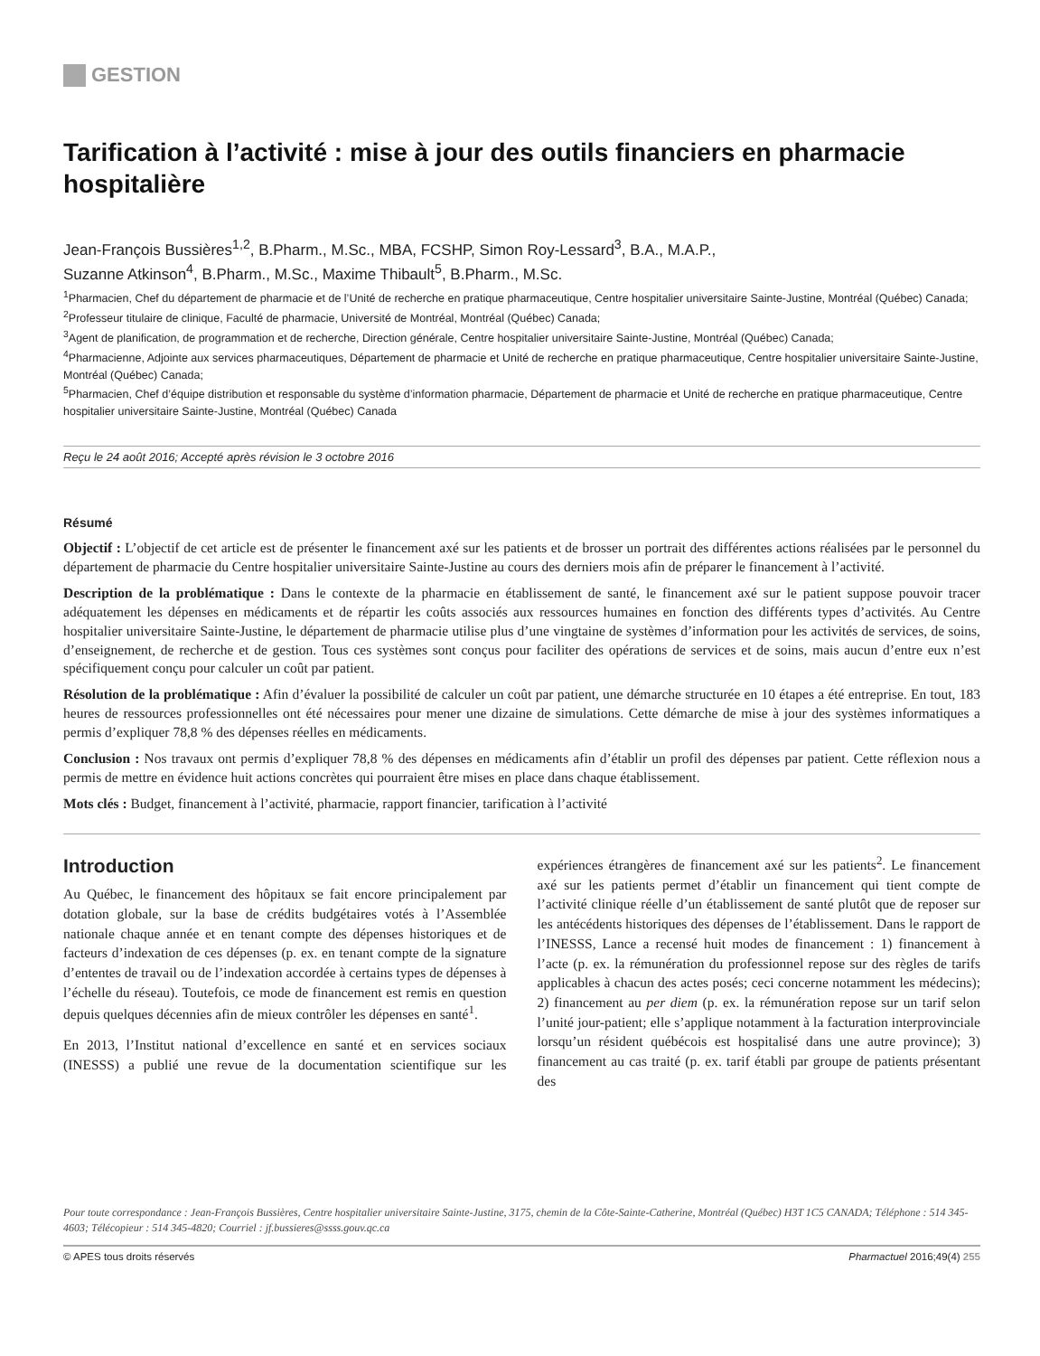GESTION
Tarification à l’activité : mise à jour des outils financiers en pharmacie hospitalière
Jean-François Bussières<sup>1,2</sup>, B.Pharm., M.Sc., MBA, FCSHP, Simon Roy-Lessard<sup>3</sup>, B.A., M.A.P.,
Suzanne Atkinson<sup>4</sup>, B.Pharm., M.Sc., Maxime Thibault<sup>5</sup>, B.Pharm., M.Sc.
<sup>1</sup> Pharmacien, Chef du département de pharmacie et de l’Unité de recherche en pratique pharmaceutique, Centre hospitalier universitaire Sainte-Justine, Montréal (Québec) Canada;
<sup>2</sup> Professeur titulaire de clinique, Faculté de pharmacie, Université de Montréal, Montréal (Québec) Canada;
<sup>3</sup> Agent de planification, de programmation et de recherche, Direction générale, Centre hospitalier universitaire Sainte-Justine, Montréal (Québec) Canada;
<sup>4</sup> Pharmacienne, Adjointe aux services pharmaceutiques, Département de pharmacie et Unité de recherche en pratique pharmaceutique, Centre hospitalier universitaire Sainte-Justine, Montréal (Québec) Canada;
<sup>5</sup> Pharmacien, Chef d’équipe distribution et responsable du système d’information pharmacie, Département de pharmacie et Unité de recherche en pratique pharmaceutique, Centre hospitalier universitaire Sainte-Justine, Montréal (Québec) Canada
Reçu le 24 août 2016; Accepté après révision le 3 octobre 2016
Résumé
Objectif : L’objectif de cet article est de présenter le financement axé sur les patients et de brosser un portrait des différentes actions réalisées par le personnel du département de pharmacie du Centre hospitalier universitaire Sainte-Justine au cours des derniers mois afin de préparer le financement à l’activité.
Description de la problématique : Dans le contexte de la pharmacie en établissement de santé, le financement axé sur le patient suppose pouvoir tracer adéquatement les dépenses en médicaments et de répartir les coûts associés aux ressources humaines en fonction des différents types d’activités. Au Centre hospitalier universitaire Sainte-Justine, le département de pharmacie utilise plus d’une vingtaine de systèmes d’information pour les activités de services, de soins, d’enseignement, de recherche et de gestion. Tous ces systèmes sont conçus pour faciliter des opérations de services et de soins, mais aucun d’entre eux n’est spécifiquement conçu pour calculer un coût par patient.
Résolution de la problématique : Afin d’évaluer la possibilité de calculer un coût par patient, une démarche structurée en 10 étapes a été entreprise. En tout, 183 heures de ressources professionnelles ont été nécessaires pour mener une dizaine de simulations. Cette démarche de mise à jour des systèmes informatiques a permis d’expliquer 78,8 % des dépenses réelles en médicaments.
Conclusion : Nos travaux ont permis d’expliquer 78,8 % des dépenses en médicaments afin d’établir un profil des dépenses par patient. Cette réflexion nous a permis de mettre en évidence huit actions concrètes qui pourraient être mises en place dans chaque établissement.
Mots clés : Budget, financement à l’activité, pharmacie, rapport financier, tarification à l’activité
Introduction
Au Québec, le financement des hôpitaux se fait encore principalement par dotation globale, sur la base de crédits budgétaires votés à l’Assemblée nationale chaque année et en tenant compte des dépenses historiques et de facteurs d’indexation de ces dépenses (p. ex. en tenant compte de la signature d’ententes de travail ou de l’indexation accordée à certains types de dépenses à l’échelle du réseau). Toutefois, ce mode de financement est remis en question depuis quelques décennies afin de mieux contrôler les dépenses en santé<sup>1</sup>.
En 2013, l’Institut national d’excellence en santé et en services sociaux (INESSS) a publié une revue de la documentation scientifique sur les expériences étrangères de financement axé sur les patients<sup>2</sup>. Le financement axé sur les patients permet d’établir un financement qui tient compte de l’activité clinique réelle d’un établissement de santé plutôt que de reposer sur les antécédents historiques des dépenses de l’établissement. Dans le rapport de l’INESSS, Lance a recensé huit modes de financement : 1) financement à l’acte (p. ex. la rémunération du professionnel repose sur des règles de tarifs applicables à chacun des actes posés; ceci concerne notamment les médecins); 2) financement au per diem (p. ex. la rémunération repose sur un tarif selon l’unité jour-patient; elle s’applique notamment à la facturation interprovinciale lorsqu’un résident québécois est hospitalisé dans une autre province); 3) financement au cas traité (p. ex. tarif établi par groupe de patients présentant des
Pour toute correspondance : Jean-François Bussières, Centre hospitalier universitaire Sainte-Justine, 3175, chemin de la Côte-Sainte-Catherine, Montréal (Québec) H3T 1C5 CANADA; Téléphone : 514 345-4603; Télécopieur : 514 345-4820; Courriel : jf.bussieres@ssss.gouv.qc.ca
© APES tous droits réservés Pharmactuel 2016;49(4) 255